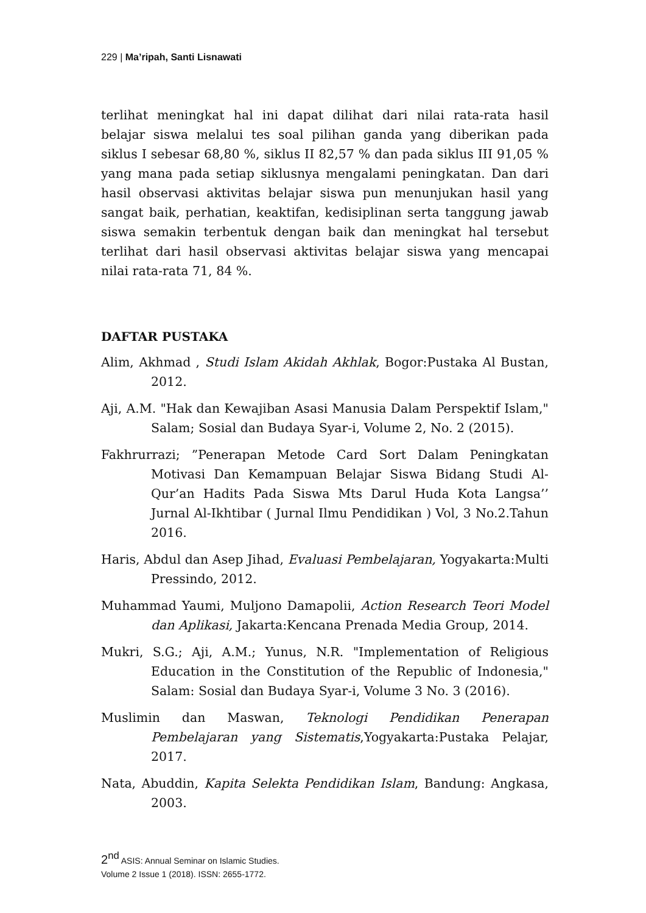229 | Ma’ripah, Santi Lisnawati
terlihat meningkat hal ini dapat dilihat dari nilai rata-rata hasil belajar siswa melalui tes soal pilihan ganda yang diberikan pada siklus I sebesar 68,80 %, siklus II 82,57 % dan pada siklus III 91,05 % yang mana pada setiap siklusnya mengalami peningkatan. Dan dari hasil observasi aktivitas belajar siswa pun menunjukan hasil yang sangat baik, perhatian, keaktifan, kedisiplinan serta tanggung jawab siswa semakin terbentuk dengan baik dan meningkat hal tersebut terlihat dari hasil observasi aktivitas belajar siswa yang mencapai nilai rata-rata 71, 84 %.
DAFTAR PUSTAKA
Alim, Akhmad , Studi Islam Akidah Akhlak, Bogor:Pustaka Al Bustan, 2012.
Aji, A.M. "Hak dan Kewajiban Asasi Manusia Dalam Perspektif Islam," Salam; Sosial dan Budaya Syar-i, Volume 2, No. 2 (2015).
Fakhrurrazi; ”Penerapan Metode Card Sort Dalam Peningkatan Motivasi Dan Kemampuan Belajar Siswa Bidang Studi Al-Qur’an Hadits Pada Siswa Mts Darul Huda Kota Langsa’’ Jurnal Al-Ikhtibar ( Jurnal Ilmu Pendidikan ) Vol, 3 No.2.Tahun 2016.
Haris, Abdul dan Asep Jihad, Evaluasi Pembelajaran, Yogyakarta:Multi Pressindo, 2012.
Muhammad Yaumi, Muljono Damapolii, Action Research Teori Model dan Aplikasi, Jakarta:Kencana Prenada Media Group, 2014.
Mukri, S.G.; Aji, A.M.; Yunus, N.R. "Implementation of Religious Education in the Constitution of the Republic of Indonesia," Salam: Sosial dan Budaya Syar-i, Volume 3 No. 3 (2016).
Muslimin dan Maswan, Teknologi Pendidikan Penerapan Pembelajaran yang Sistematis,Yogyakarta:Pustaka Pelajar, 2017.
Nata, Abuddin, Kapita Selekta Pendidikan Islam, Bandung: Angkasa, 2003.
2<sup>nd</sup> ASIS: Annual Seminar on Islamic Studies.
Volume 2 Issue 1 (2018). ISSN: 2655-1772.